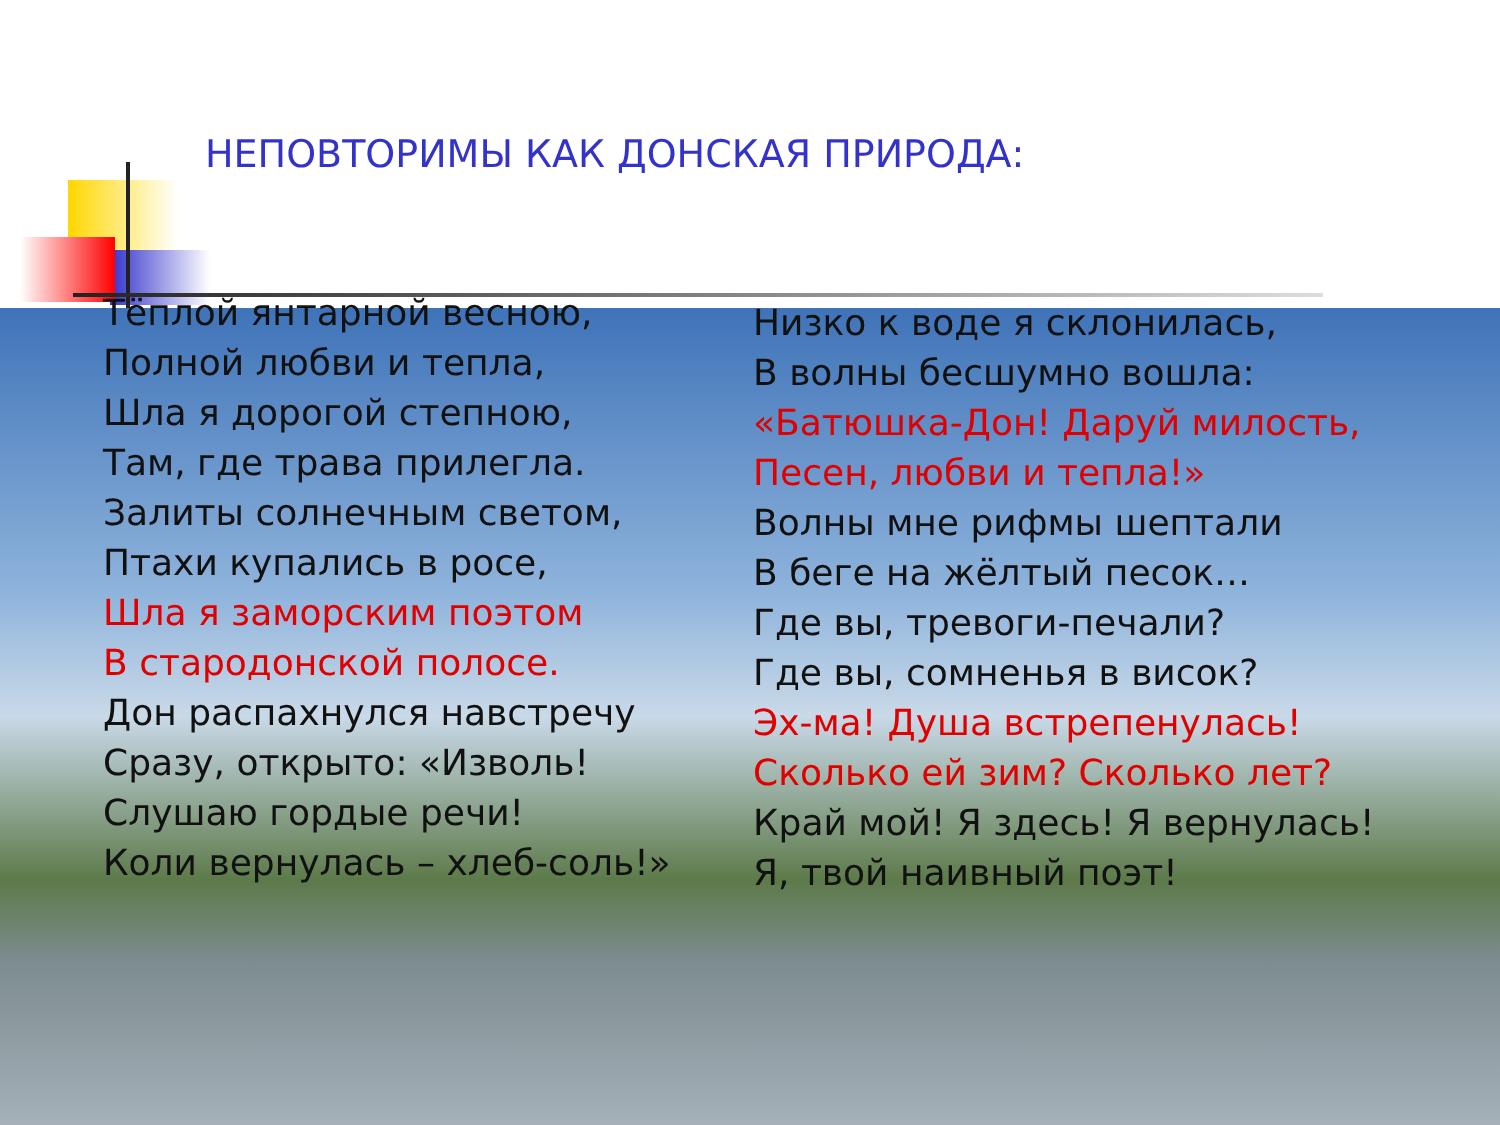НЕПОВТОРИМЫ КАК ДОНСКАЯ ПРИРОДА:
Тёплой янтарной весною,
Полной любви и тепла,
Шла я дорогой степною,
Там, где трава прилегла.
Залиты солнечным светом,
Птахи купались в росе,
Шла я заморским поэтом
В стародонской полосе.
Дон распахнулся навстречу
Сразу, открыто: «Изволь!
Слушаю гордые речи!
Коли вернулась – хлеб-соль!»
Низко к воде я склонилась,
В волны бесшумно вошла:
«Батюшка-Дон! Даруй милость,
Песен, любви и тепла!»
Волны мне рифмы шептали
В беге на жёлтый песок…
Где вы, тревоги-печали?
Где вы, сомненья в висок?
Эх-ма! Душа встрепенулась!
Сколько ей зим? Сколько лет?
Край мой! Я здесь! Я вернулась!
Я, твой наивный поэт!